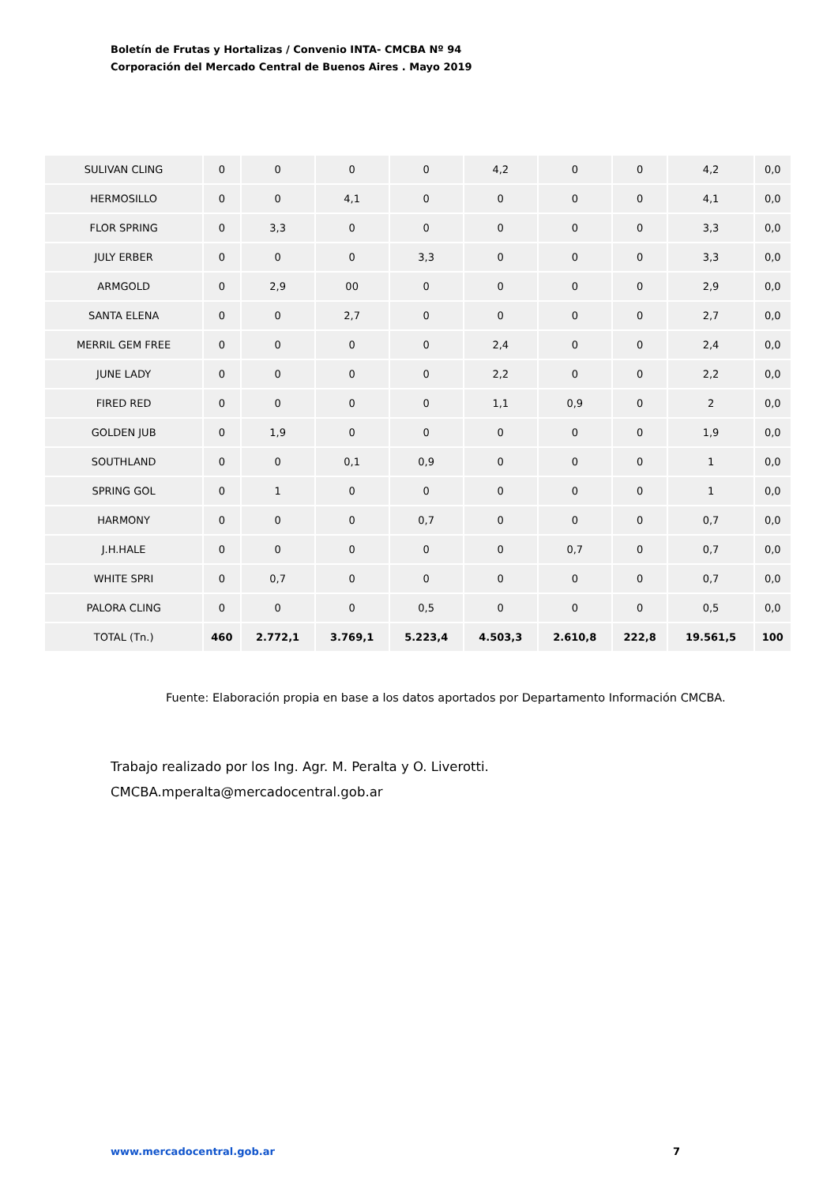Boletín de Frutas y Hortalizas / Convenio INTA- CMCBA Nº 94
Corporación del Mercado Central de Buenos Aires . Mayo 2019
| SULIVAN CLING | 0 | 0 | 0 | 0 | 4,2 | 0 | 0 | 4,2 | 0,0 |
| HERMOSILLO | 0 | 0 | 4,1 | 0 | 0 | 0 | 0 | 4,1 | 0,0 |
| FLOR SPRING | 0 | 3,3 | 0 | 0 | 0 | 0 | 0 | 3,3 | 0,0 |
| JULY ERBER | 0 | 0 | 0 | 3,3 | 0 | 0 | 0 | 3,3 | 0,0 |
| ARMGOLD | 0 | 2,9 | 00 | 0 | 0 | 0 | 0 | 2,9 | 0,0 |
| SANTA ELENA | 0 | 0 | 2,7 | 0 | 0 | 0 | 0 | 2,7 | 0,0 |
| MERRIL GEM FREE | 0 | 0 | 0 | 0 | 2,4 | 0 | 0 | 2,4 | 0,0 |
| JUNE LADY | 0 | 0 | 0 | 0 | 2,2 | 0 | 0 | 2,2 | 0,0 |
| FIRED RED | 0 | 0 | 0 | 0 | 1,1 | 0,9 | 0 | 2 | 0,0 |
| GOLDEN JUB | 0 | 1,9 | 0 | 0 | 0 | 0 | 0 | 1,9 | 0,0 |
| SOUTHLAND | 0 | 0 | 0,1 | 0,9 | 0 | 0 | 0 | 1 | 0,0 |
| SPRING GOL | 0 | 1 | 0 | 0 | 0 | 0 | 0 | 1 | 0,0 |
| HARMONY | 0 | 0 | 0 | 0,7 | 0 | 0 | 0 | 0,7 | 0,0 |
| J.H.HALE | 0 | 0 | 0 | 0 | 0 | 0,7 | 0 | 0,7 | 0,0 |
| WHITE SPRI | 0 | 0,7 | 0 | 0 | 0 | 0 | 0 | 0,7 | 0,0 |
| PALORA CLING | 0 | 0 | 0 | 0,5 | 0 | 0 | 0 | 0,5 | 0,0 |
| TOTAL (Tn.) | 460 | 2.772,1 | 3.769,1 | 5.223,4 | 4.503,3 | 2.610,8 | 222,8 | 19.561,5 | 100 |
Fuente: Elaboración propia en base a los datos aportados por Departamento Información CMCBA.
Trabajo realizado por los Ing. Agr. M. Peralta y O. Liverotti.
CMCBA.mperalta@mercadocentral.gob.ar
www.mercadocentral.gob.ar 7